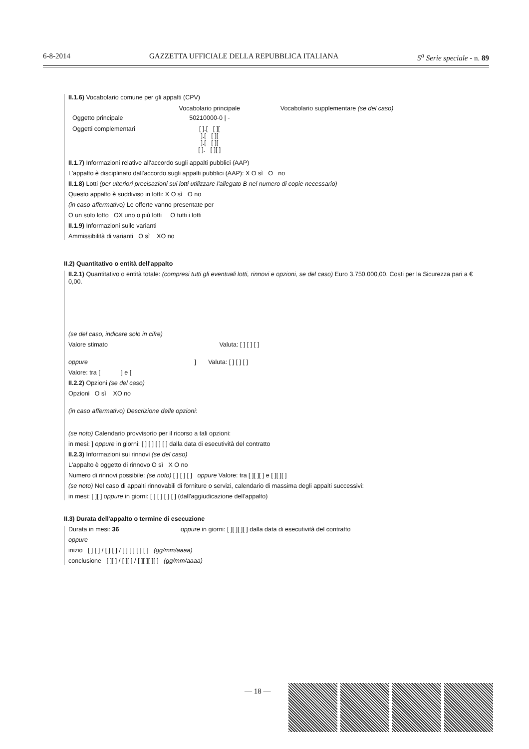6-8-2014 GAZZETTA UFFICIALE DELLA REPUBBLICA ITALIANA 5<sup>a</sup> Serie speciale - n. 89
II.1.6) Vocabolario comune per gli appalti (CPV)
| | Vocabolario principale | Vocabolario supplementare (se del caso) |
| Oggetto principale | 50210000-0 / - | |
| Oggetti complementari | [ ].[ [ ][ ].[ [ ][ ].[ [ ][ [ ]. [ ][ ] | |
II.1.7) Informazioni relative all'accordo sugli appalti pubblici (AAP)
L'appalto è disciplinato dall'accordo sugli appalti pubblici (AAP): X O sì O no
II.1.8) Lotti (per ulteriori precisazioni sui lotti utilizzare l'allegato B nel numero di copie necessario)
Questo appalto è suddiviso in lotti: X O sì O no
(in caso affermativo) Le offerte vanno presentate per
O un solo lotto OX uno o più lotti O tutti i lotti
II.1.9) Informazioni sulle varianti
Ammissibilità di varianti O sì XO no
II.2) Quantitativo o entità dell'appalto
II.2.1) Quantitativo o entità totale: (compresi tutti gli eventuali lotti, rinnovi e opzioni, se del caso) Euro 3.750.000,00. Costi per la Sicurezza pari a € 0,00.
(se del caso, indicare solo in cifre)
Valore stimato Valuta: [ ] [ ] [ ]
oppure ] Valuta: [ ] [ ] [ ]
Valore: tra [ ] e [
II.2.2) Opzioni (se del caso)
Opzioni O sì XO no
(in caso affermativo) Descrizione delle opzioni:
(se noto) Calendario provvisorio per il ricorso a tali opzioni:
in mesi: ] oppure in giorni: [ ] [ ] [ ] [ ] dalla data di esecutività del contratto
II.2.3) Informazioni sui rinnovi (se del caso)
L'appalto è oggetto di rinnovo O sì X O no
Numero di rinnovi possibile: (se noto) [ ] [ ] [ ] oppure Valore: tra [ ][ ][ ] e [ ][ ][ ]
(se noto) Nel caso di appalti rinnovabili di forniture o servizi, calendario di massima degli appalti successivi:
in mesi: [ ][ ] oppure in giorni: [ ] [ ] [ ] [ ] (dall'aggiudicazione dell'appalto)
II.3) Durata dell'appalto o termine di esecuzione
Durata in mesi: 36 oppure in giorni: [ ][ ][ ][ ] dalla data di esecutività del contratto
oppure
inizio [ ] [ ] / [ ] [ ] / [ ] [ ] [ ] [ ] (gg/mm/aaaa)
conclusione [ ][ ] / [ ][ ] / [ ][ ][ ][ ] (gg/mm/aaaa)
— 18 —